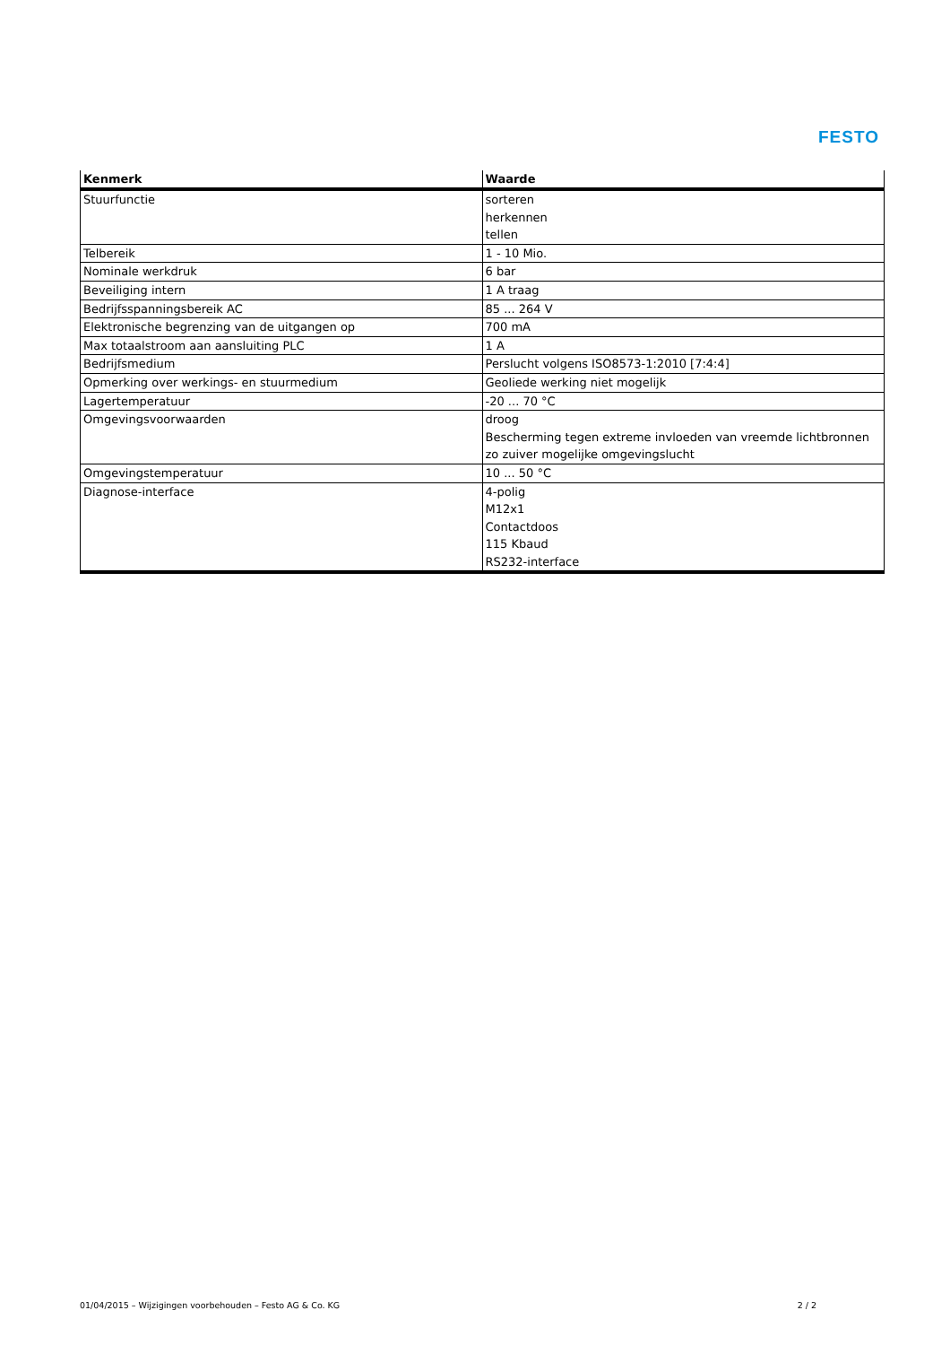FESTO
| Kenmerk | Waarde |
| --- | --- |
| Stuurfunctie | sorteren herkennen tellen |
| Telbereik | 1 - 10 Mio. |
| Nominale werkdruk | 6 bar |
| Beveiliging intern | 1 A traag |
| Bedrijfsspanningsbereik AC | 85 ... 264 V |
| Elektronische begrenzing van de uitgangen op | 700 mA |
| Max totaalstroom aan aansluiting PLC | 1 A |
| Bedrijfsmedium | Perslucht volgens ISO8573-1:2010 [7:4:4] |
| Opmerking over werkings- en stuurmedium | Geoliede werking niet mogelijk |
| Lagertemperatuur | -20 ... 70 °C |
| Omgevingsvoorwaarden | droog Bescherming tegen extreme invloeden van vreemde lichtbronnen zo zuiver mogelijke omgevingslucht |
| Omgevingstemperatuur | 10 ... 50 °C |
| Diagnose-interface | 4-polig M12x1 Contactdoos 115 Kbaud RS232-interface |
01/04/2015 – Wijzigingen voorbehouden – Festo AG & Co. KG 2 / 2